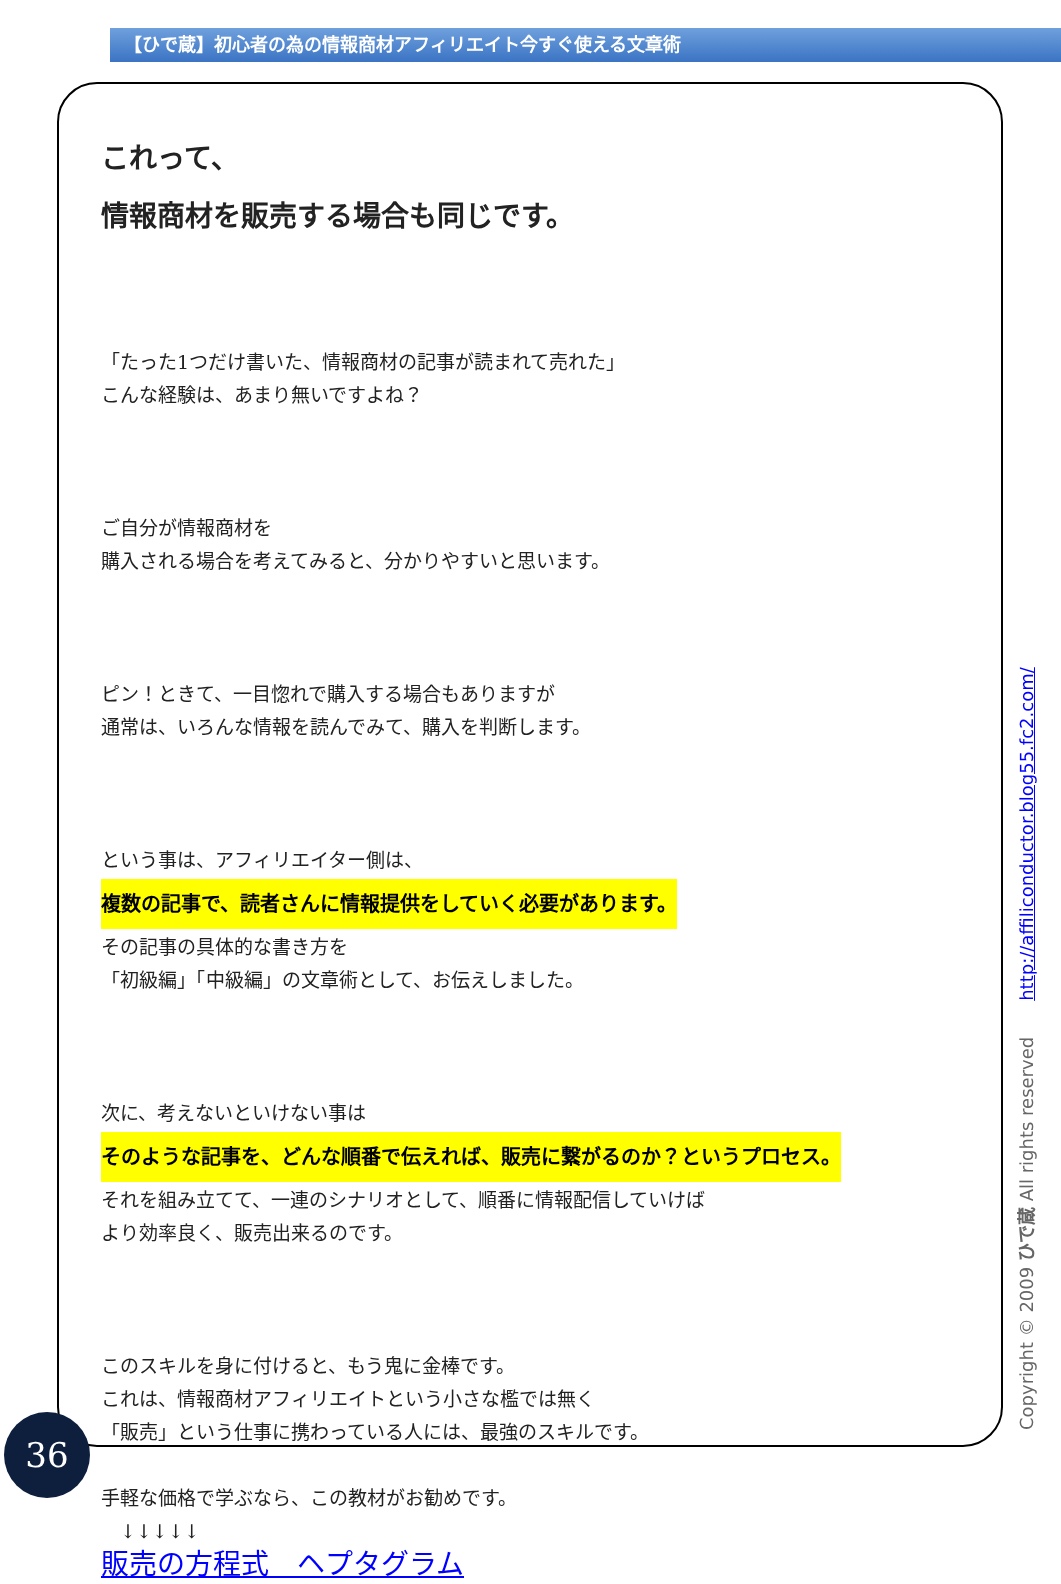【ひで蔵】初心者の為の情報商材アフィリエイト今すぐ使える文章術
これって、
情報商材を販売する場合も同じです。
「たった1つだけ書いた、情報商材の記事が読まれて売れた」
こんな経験は、あまり無いですよね？
ご自分が情報商材を
購入される場合を考えてみると、分かりやすいと思います。
ピン！ときて、一目惚れで購入する場合もありますが
通常は、いろんな情報を読んでみて、購入を判断します。
という事は、アフィリエイター側は、
複数の記事で、読者さんに情報提供をしていく必要があります。
その記事の具体的な書き方を
「初級編」「中級編」の文章術として、お伝えしました。
次に、考えないといけない事は
そのような記事を、どんな順番で伝えれば、販売に繋がるのか？というプロセス。
それを組み立てて、一連のシナリオとして、順番に情報配信していけば
より効率良く、販売出来るのです。
このスキルを身に付けると、もう鬼に金棒です。
これは、情報商材アフィリエイトという小さな檻では無く
「販売」という仕事に携わっている人には、最強のスキルです。
手軽な価格で学ぶなら、この教材がお勧めです。
　↓↓↓↓↓
販売の方程式　ヘプタグラム
36 Copyright © 2009 ひで蔵 All rights reserved　　http://affiliconductor.blog55.fc2.com/